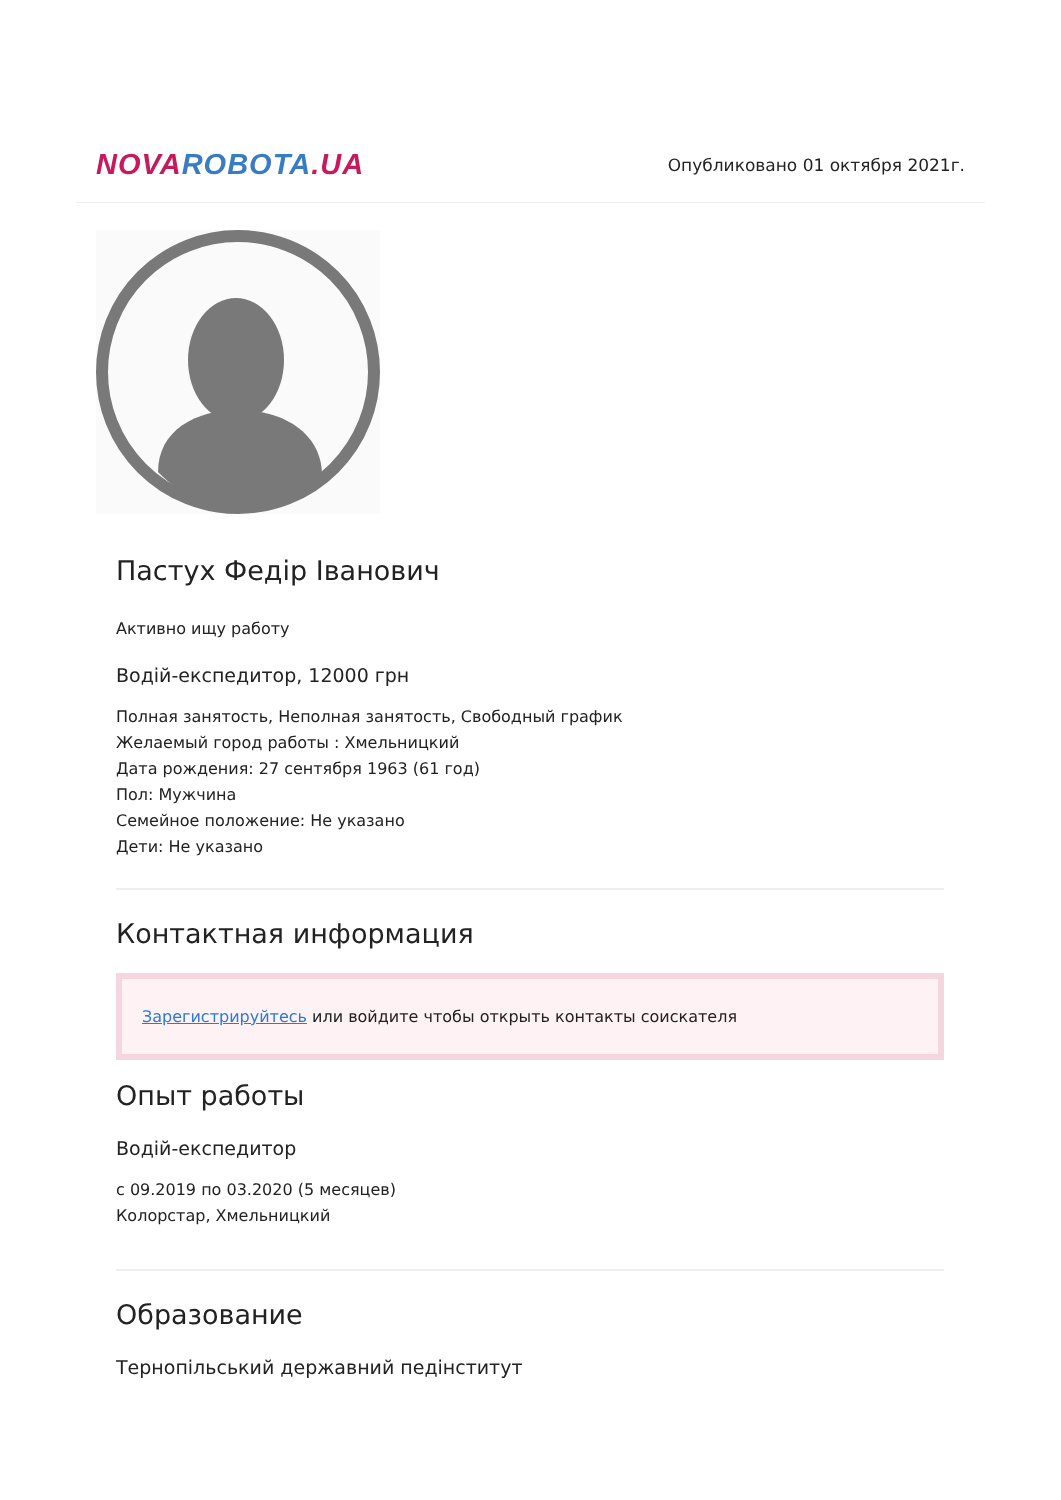NOVAROBOTA.UA
Опубликовано 01 октября 2021г.
Пастух Федір Іванович
Активно ищу работу
Водій-експедитор, 12000 грн
Полная занятость, Неполная занятость, Свободный график
Желаемый город работы : Хмельницкий
Дата рождения: 27 сентября 1963 (61 год)
Пол: Мужчина
Семейное положение: Не указано
Дети: Не указано
Контактная информация
Зарегистрируйтесь или войдите чтобы открыть контакты соискателя
Опыт работы
Водій-експедитор
с 09.2019 по 03.2020 (5 месяцев)
Колорстар, Хмельницкий
Образование
Тернопільський державний педінститут